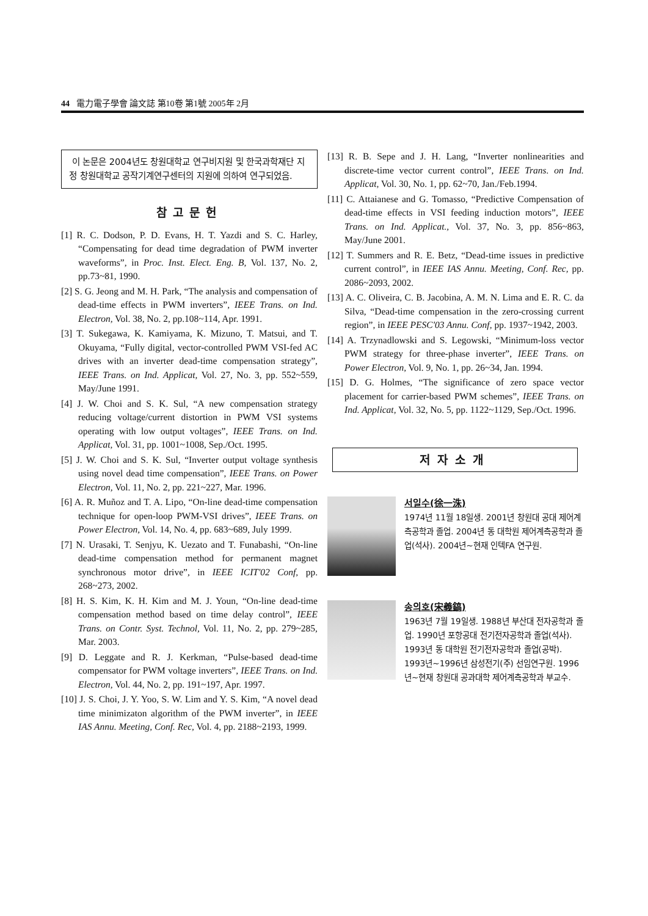44 電力電子學會 論文誌 第10卷 第1號 2005年 2月
이 논문은 2004년도 창원대학교 연구비지원 및 한국과학재단 지정 창원대학교 공작기계연구센터의 지원에 의하여 연구되었음.
참고문헌
[1] R. C. Dodson, P. D. Evans, H. T. Yazdi and S. C. Harley, “Compensating for dead time degradation of PWM inverter waveforms”, in Proc. Inst. Elect. Eng. B, Vol. 137, No. 2, pp.73~81, 1990.
[2] S. G. Jeong and M. H. Park, “The analysis and compensation of dead-time effects in PWM inverters”, IEEE Trans. on Ind. Electron, Vol. 38, No. 2, pp.108~114, Apr. 1991.
[3] T. Sukegawa, K. Kamiyama, K. Mizuno, T. Matsui, and T. Okuyama, “Fully digital, vector-controlled PWM VSI-fed AC drives with an inverter dead-time compensation strategy”, IEEE Trans. on Ind. Applicat, Vol. 27, No. 3, pp. 552~559, May/June 1991.
[4] J. W. Choi and S. K. Sul, “A new compensation strategy reducing voltage/current distortion in PWM VSI systems operating with low output voltages”, IEEE Trans. on Ind. Applicat, Vol. 31, pp. 1001~1008, Sep./Oct. 1995.
[5] J. W. Choi and S. K. Sul, “Inverter output voltage synthesis using novel dead time compensation”, IEEE Trans. on Power Electron, Vol. 11, No. 2, pp. 221~227, Mar. 1996.
[6] A. R. Muñoz and T. A. Lipo, “On-line dead-time compensation technique for open-loop PWM-VSI drives”, IEEE Trans. on Power Electron, Vol. 14, No. 4, pp. 683~689, July 1999.
[7] N. Urasaki, T. Senjyu, K. Uezato and T. Funabashi, “On-line dead-time compensation method for permanent magnet synchronous motor drive”, in IEEE ICIT'02 Conf, pp. 268~273, 2002.
[8] H. S. Kim, K. H. Kim and M. J. Youn, “On-line dead-time compensation method based on time delay control”, IEEE Trans. on Contr. Syst. Technol, Vol. 11, No. 2, pp. 279~285, Mar. 2003.
[9] D. Leggate and R. J. Kerkman, “Pulse-based dead-time compensator for PWM voltage inverters”, IEEE Trans. on Ind. Electron, Vol. 44, No. 2, pp. 191~197, Apr. 1997.
[10] J. S. Choi, J. Y. Yoo, S. W. Lim and Y. S. Kim, “A novel dead time minimizaton algorithm of the PWM inverter”, in IEEE IAS Annu. Meeting, Conf. Rec, Vol. 4, pp. 2188~2193, 1999.
[13] R. B. Sepe and J. H. Lang, “Inverter nonlinearities and discrete-time vector current control”, IEEE Trans. on Ind. Applicat, Vol. 30, No. 1, pp. 62~70, Jan./Feb.1994.
[11] C. Attaianese and G. Tomasso, “Predictive Compensation of dead-time effects in VSI feeding induction motors”, IEEE Trans. on Ind. Applicat., Vol. 37, No. 3, pp. 856~863, May/June 2001.
[12] T. Summers and R. E. Betz, “Dead-time issues in predictive current control”, in IEEE IAS Annu. Meeting, Conf. Rec, pp. 2086~2093, 2002.
[13] A. C. Oliveira, C. B. Jacobina, A. M. N. Lima and E. R. C. da Silva, “Dead-time compensation in the zero-crossing current region”, in IEEE PESC'03 Annu. Conf, pp. 1937~1942, 2003.
[14] A. Trzynadlowski and S. Legowski, “Minimum-loss vector PWM strategy for three-phase inverter”, IEEE Trans. on Power Electron, Vol. 9, No. 1, pp. 26~34, Jan. 1994.
[15] D. G. Holmes, “The significance of zero space vector placement for carrier-based PWM schemes”, IEEE Trans. on Ind. Applicat, Vol. 32, No. 5, pp. 1122~1129, Sep./Oct. 1996.
저자소개
서일수(徐一洙)
1974년 11월 18일생. 2001년 창원대 공대 제어계측공학과 졸업. 2004년 동 대학원 제어계측공학과 졸업(석사). 2004년~현재 인텍FA 연구원.
송의호(宋義鎬)
1963년 7월 19일생. 1988년 부산대 전자공학과 졸업. 1990년 포항공대 전기전자공학과 졸업(석사). 1993년 동 대학원 전기전자공학과 졸업(공박). 1993년~1996년 삼성전기(주) 선임연구원. 1996년~현재 창원대 공과대학 제어계측공학과 부교수.